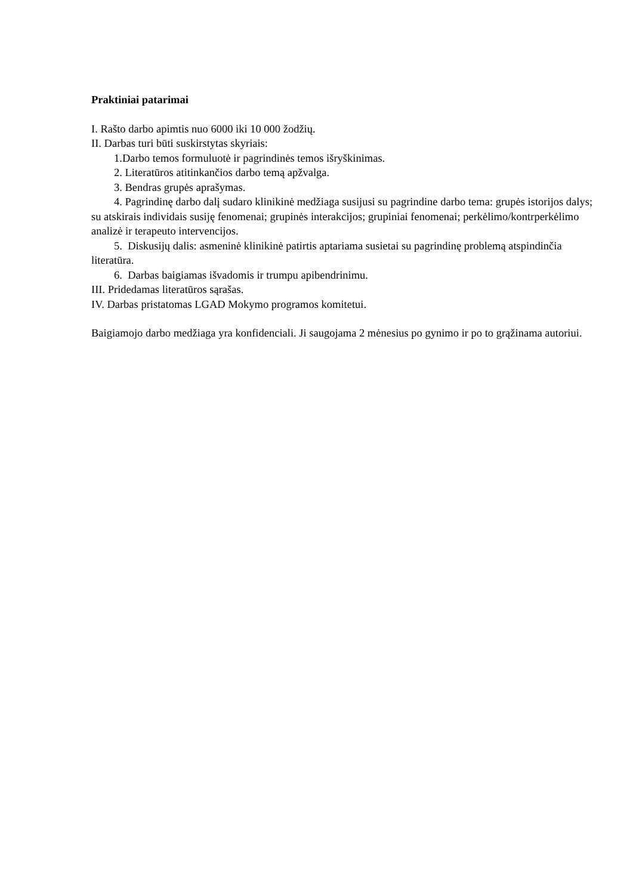Praktiniai patarimai
I. Rašto darbo apimtis nuo 6000 iki 10 000 žodžių.
II. Darbas turi būti suskirstytas skyriais:
1.Darbo temos formuluotė ir pagrindinės temos išryškinimas.
2. Literatūros atitinkančios darbo temą apžvalga.
3. Bendras grupės aprašymas.
4. Pagrindinę darbo dalį sudaro klinikinė medžiaga susijusi su pagrindine darbo tema: grupės istorijos dalys; su atskirais individais susiję fenomenai; grupinės interakcijos; grupiniai fenomenai; perkėlimo/kontrperkėlimo analizė ir terapeuto intervencijos.
5. Diskusijų dalis: asmeninė klinikinė patirtis aptariama susietai su pagrindinę problemą atspindinčia literatūra.
6. Darbas baigiamas išvadomis ir trumpu apibendrinimu.
III. Pridedamas literatūros sąrašas.
IV. Darbas pristatomas LGAD Mokymo programos komitetui.
Baigiamojo darbo medžiaga yra konfidenciali. Ji saugojama 2 mėnesius po gynimo ir po to grąžinama autoriui.